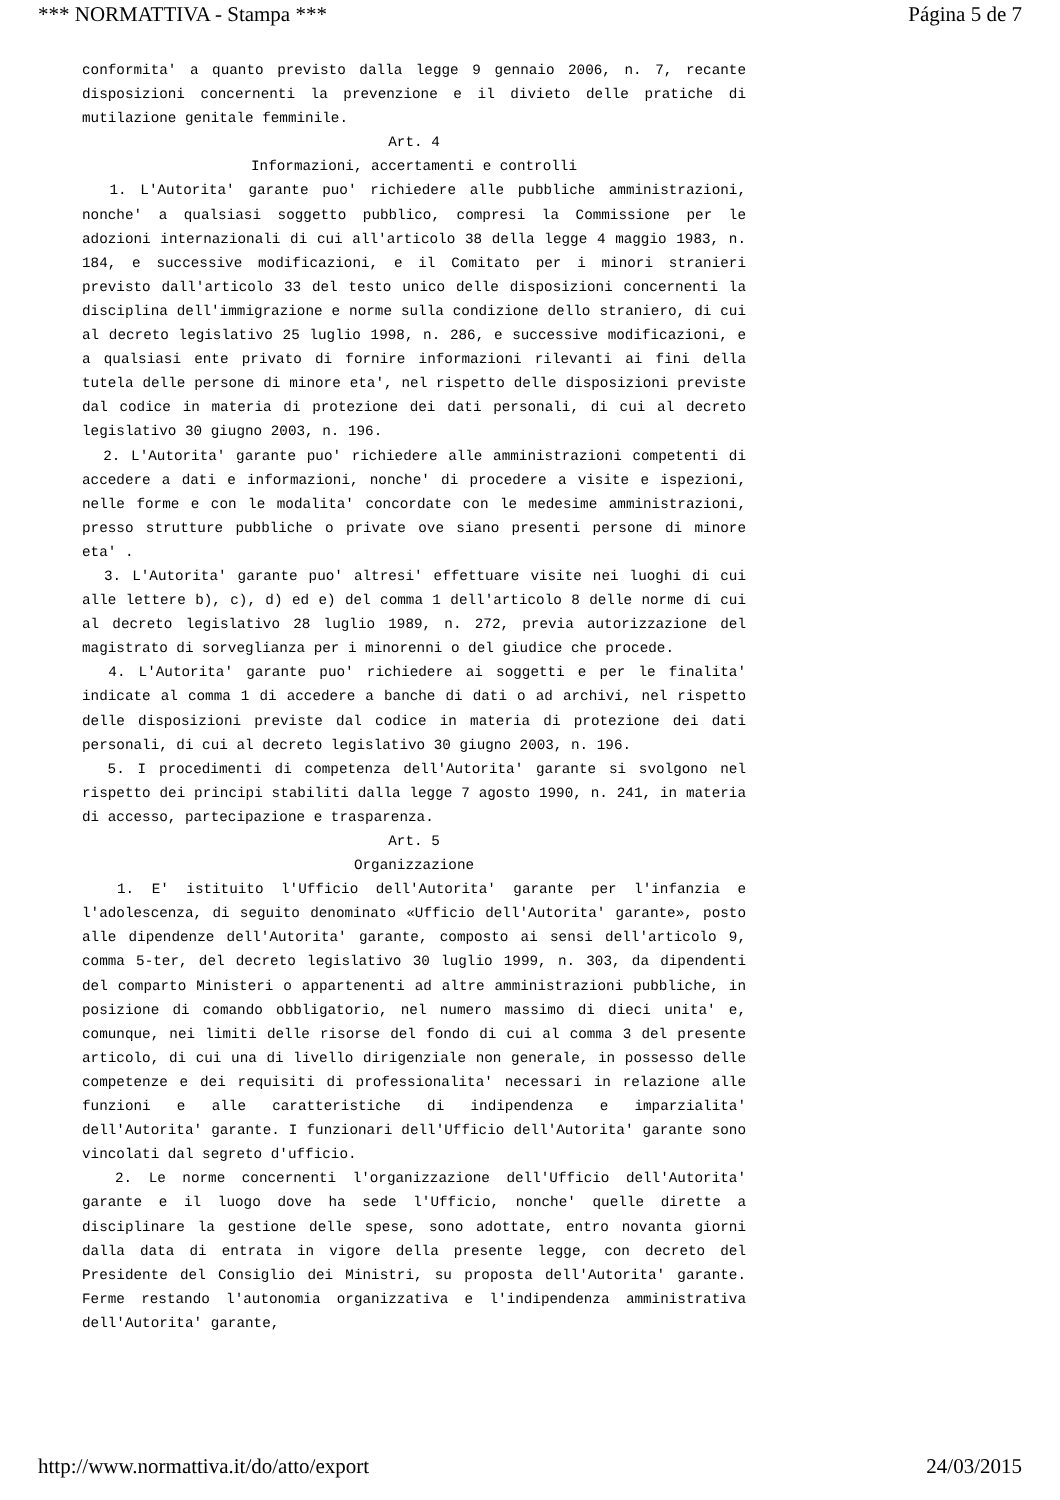*** NORMATTIVA - Stampa *** Página 5 de 7
conformita' a quanto previsto dalla legge 9 gennaio 2006, n. 7, recante disposizioni concernenti la prevenzione e il divieto delle pratiche di mutilazione genitale femminile.
Art. 4
Informazioni, accertamenti e controlli
1. L'Autorita' garante puo' richiedere alle pubbliche amministrazioni, nonche' a qualsiasi soggetto pubblico, compresi la Commissione per le adozioni internazionali di cui all'articolo 38 della legge 4 maggio 1983, n. 184, e successive modificazioni, e il Comitato per i minori stranieri previsto dall'articolo 33 del testo unico delle disposizioni concernenti la disciplina dell'immigrazione e norme sulla condizione dello straniero, di cui al decreto legislativo 25 luglio 1998, n. 286, e successive modificazioni, e a qualsiasi ente privato di fornire informazioni rilevanti ai fini della tutela delle persone di minore eta', nel rispetto delle disposizioni previste dal codice in materia di protezione dei dati personali, di cui al decreto legislativo 30 giugno 2003, n. 196.
2. L'Autorita' garante puo' richiedere alle amministrazioni competenti di accedere a dati e informazioni, nonche' di procedere a visite e ispezioni, nelle forme e con le modalita' concordate con le medesime amministrazioni, presso strutture pubbliche o private ove siano presenti persone di minore eta' .
3. L'Autorita' garante puo' altresi' effettuare visite nei luoghi di cui alle lettere b), c), d) ed e) del comma 1 dell'articolo 8 delle norme di cui al decreto legislativo 28 luglio 1989, n. 272, previa autorizzazione del magistrato di sorveglianza per i minorenni o del giudice che procede.
4. L'Autorita' garante puo' richiedere ai soggetti e per le finalita' indicate al comma 1 di accedere a banche di dati o ad archivi, nel rispetto delle disposizioni previste dal codice in materia di protezione dei dati personali, di cui al decreto legislativo 30 giugno 2003, n. 196.
5. I procedimenti di competenza dell'Autorita' garante si svolgono nel rispetto dei principi stabiliti dalla legge 7 agosto 1990, n. 241, in materia di accesso, partecipazione e trasparenza.
Art. 5
Organizzazione
1. E' istituito l'Ufficio dell'Autorita' garante per l'infanzia e l'adolescenza, di seguito denominato «Ufficio dell'Autorita' garante», posto alle dipendenze dell'Autorita' garante, composto ai sensi dell'articolo 9, comma 5-ter, del decreto legislativo 30 luglio 1999, n. 303, da dipendenti del comparto Ministeri o appartenenti ad altre amministrazioni pubbliche, in posizione di comando obbligatorio, nel numero massimo di dieci unita' e, comunque, nei limiti delle risorse del fondo di cui al comma 3 del presente articolo, di cui una di livello dirigenziale non generale, in possesso delle competenze e dei requisiti di professionalita' necessari in relazione alle funzioni e alle caratteristiche di indipendenza e imparzialita' dell'Autorita' garante. I funzionari dell'Ufficio dell'Autorita' garante sono vincolati dal segreto d'ufficio.
2. Le norme concernenti l'organizzazione dell'Ufficio dell'Autorita' garante e il luogo dove ha sede l'Ufficio, nonche' quelle dirette a disciplinare la gestione delle spese, sono adottate, entro novanta giorni dalla data di entrata in vigore della presente legge, con decreto del Presidente del Consiglio dei Ministri, su proposta dell'Autorita' garante. Ferme restando l'autonomia organizzativa e l'indipendenza amministrativa dell'Autorita' garante,
http://www.normattiva.it/do/atto/export 24/03/2015